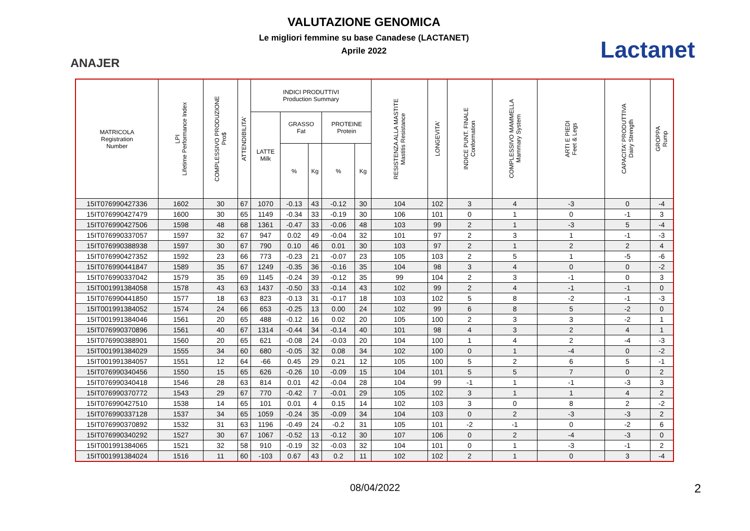ANAJER
VALUTAZIONE GENOMICA
Le migliori femmine su base Canadese (LACTANET)
Aprile 2022
Lactanet
| MATRICOLA Registration Number | LPI Lifetime Performance Index | COMPLESSIVO PRODUZIONE Pro$ | ATTENDIBILITA' | INDICI PRODUTTIVI Production Summary | | | | | RESISTENZA ALLA MASTITE Mastitis Resistance | LONGEVITA' | INDICE PUNT. FINALE Conformation | COMPLESSIVO MAMMELLA Mammary System | ARTI E PIEDI Feet & Legs | CAPACITA' PRODUTTIVA Dairy Strength | GROPPA Rump |
| --- | --- | --- | --- | --- | --- | --- | --- | --- | --- | --- | --- | --- | --- | --- | --- |
| | | | | LATTE Milk | GRASSO Fat | | PROTEINE Protein | | | | | | | | |
| | | | | | % | Kg | % | Kg | | | | | | | |
| 15IT076990427336 | 1602 | 30 | 67 | 1070 | -0.13 | 43 | -0.12 | 30 | 104 | 102 | 3 | 4 | -3 | 0 | -4 |
| 15IT076990427479 | 1600 | 30 | 65 | 1149 | -0.34 | 33 | -0.19 | 30 | 106 | 101 | 0 | 1 | 0 | -1 | 3 |
| 15IT076990427506 | 1598 | 48 | 68 | 1361 | -0.47 | 33 | -0.06 | 48 | 103 | 99 | 2 | 1 | -3 | 5 | -4 |
| 15IT076990337057 | 1597 | 32 | 67 | 947 | 0.02 | 49 | -0.04 | 32 | 101 | 97 | 2 | 3 | 1 | -1 | -3 |
| 15IT076990388938 | 1597 | 30 | 67 | 790 | 0.10 | 46 | 0.01 | 30 | 103 | 97 | 2 | 1 | 2 | 2 | 4 |
| 15IT076990427352 | 1592 | 23 | 66 | 773 | -0.23 | 21 | -0.07 | 23 | 105 | 103 | 2 | 5 | 1 | -5 | -6 |
| 15IT076990441847 | 1589 | 35 | 67 | 1249 | -0.35 | 36 | -0.16 | 35 | 104 | 98 | 3 | 4 | 0 | 0 | -2 |
| 15IT076990337042 | 1579 | 35 | 69 | 1145 | -0.24 | 39 | -0.12 | 35 | 99 | 104 | 2 | 3 | -1 | 0 | 3 |
| 15IT001991384058 | 1578 | 43 | 63 | 1437 | -0.50 | 33 | -0.14 | 43 | 102 | 99 | 2 | 4 | -1 | -1 | 0 |
| 15IT076990441850 | 1577 | 18 | 63 | 823 | -0.13 | 31 | -0.17 | 18 | 103 | 102 | 5 | 8 | -2 | -1 | -3 |
| 15IT001991384052 | 1574 | 24 | 66 | 653 | -0.25 | 13 | 0.00 | 24 | 102 | 99 | 6 | 8 | 5 | -2 | 0 |
| 15IT001991384046 | 1561 | 20 | 65 | 488 | -0.12 | 16 | 0.02 | 20 | 105 | 100 | 2 | 3 | 3 | -2 | 1 |
| 15IT076990370896 | 1561 | 40 | 67 | 1314 | -0.44 | 34 | -0.14 | 40 | 101 | 98 | 4 | 3 | 2 | 4 | 1 |
| 15IT076990388901 | 1560 | 20 | 65 | 621 | -0.08 | 24 | -0.03 | 20 | 104 | 100 | 1 | 4 | 2 | -4 | -3 |
| 15IT001991384029 | 1555 | 34 | 60 | 680 | -0.05 | 32 | 0.08 | 34 | 102 | 100 | 0 | 1 | -4 | 0 | -2 |
| 15IT001991384057 | 1551 | 12 | 64 | -66 | 0.45 | 29 | 0.21 | 12 | 105 | 100 | 5 | 2 | 6 | 5 | -1 |
| 15IT076990340456 | 1550 | 15 | 65 | 626 | -0.26 | 10 | -0.09 | 15 | 104 | 101 | 5 | 5 | 7 | 0 | 2 |
| 15IT076990340418 | 1546 | 28 | 63 | 814 | 0.01 | 42 | -0.04 | 28 | 104 | 99 | -1 | 1 | -1 | -3 | 3 |
| 15IT076990370772 | 1543 | 29 | 67 | 770 | -0.42 | 7 | -0.01 | 29 | 105 | 102 | 3 | 1 | 1 | 4 | 2 |
| 15IT076990427510 | 1538 | 14 | 65 | 101 | 0.01 | 4 | 0.15 | 14 | 102 | 103 | 3 | 0 | 8 | 2 | -2 |
| 15IT076990337128 | 1537 | 34 | 65 | 1059 | -0.24 | 35 | -0.09 | 34 | 104 | 103 | 0 | 2 | -3 | -3 | 2 |
| 15IT076990370892 | 1532 | 31 | 63 | 1196 | -0.49 | 24 | -0.2 | 31 | 105 | 101 | -2 | -1 | 0 | -2 | 6 |
| 15IT076990340292 | 1527 | 30 | 67 | 1067 | -0.52 | 13 | -0.12 | 30 | 107 | 106 | 0 | 2 | -4 | -3 | 0 |
| 15IT001991384065 | 1521 | 32 | 58 | 910 | -0.19 | 32 | -0.03 | 32 | 104 | 101 | 0 | 1 | -3 | -1 | 2 |
| 15IT001991384024 | 1516 | 11 | 60 | -103 | 0.67 | 43 | 0.2 | 11 | 102 | 102 | 2 | 1 | 0 | 3 | -4 |
08/04/2022
2